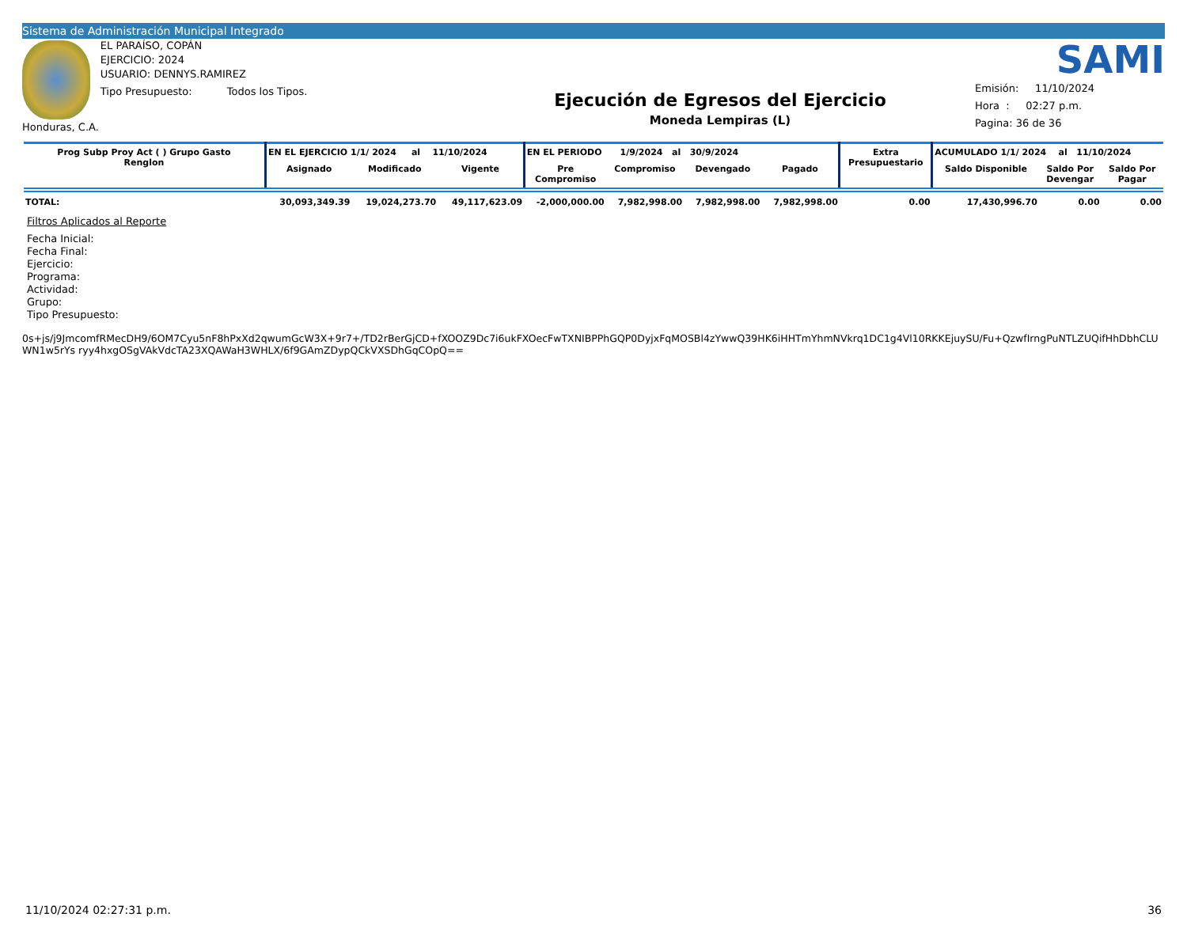Sistema de Administración Municipal Integrado
Honduras, C.A.
EL PARAÍSO, COPÁN
EJERCICIO: 2024
USUARIO: DENNYS.RAMIREZ
Tipo Presupuesto: Todos los Tipos.
Ejecución de Egresos del Ejercicio
Moneda Lempiras (L)
SAMI
Emisión: 11/10/2024
Hora : 02:27 p.m.
Pagina: 36 de 36
| Prog Subp Proy Act ( ) Grupo Gasto Renglon | EN EL EJERCICIO 1/1/ 2024 al 11/10/2024 | | | EN EL PERIODO 1/9/2024 al 30/9/2024 | | | | Extra Presupuestario | ACUMULADO 1/1/ 2024 al 11/10/2024 | | |
| --- | --- | --- | --- | --- | --- | --- | --- | --- | --- | --- | --- |
| | Asignado | Modificado | Vigente | Pre Compromiso | Compromiso | Devengado | Pagado | | Saldo Disponible | Saldo Por Devengar | Saldo Por Pagar |
| TOTAL: | 30,093,349.39 | 19,024,273.70 | 49,117,623.09 | -2,000,000.00 | 7,982,998.00 | 7,982,998.00 | 7,982,998.00 | 0.00 | 17,430,996.70 | 0.00 | 0.00 |
Filtros Aplicados al Reporte
Fecha Inicial:
Fecha Final:
Ejercicio:
Programa:
Actividad:
Grupo:
Tipo Presupuesto:
0s+js/j9JmcomfRMecDH9/6OM7Cyu5nF8hPxXd2qwumGcW3X+9r7+/TD2rBerGjCD+fXOOZ9Dc7i6ukFXOecFwTXNIBPPhGQP0DyjxFqMOSBl4zYwwQ39HK6iHHTmYhmNVkrq1DC1g4Vl10RKKEjuySU/Fu+QzwfIrngPuNTLZUQifHhDbhCLUWN1w5rYs ryy4hxgOSgVAkVdcTA23XQAWaH3WHLX/6f9GAmZDypQCkVXSDhGqCOpQ==
11/10/2024 02:27:31 p.m. 36